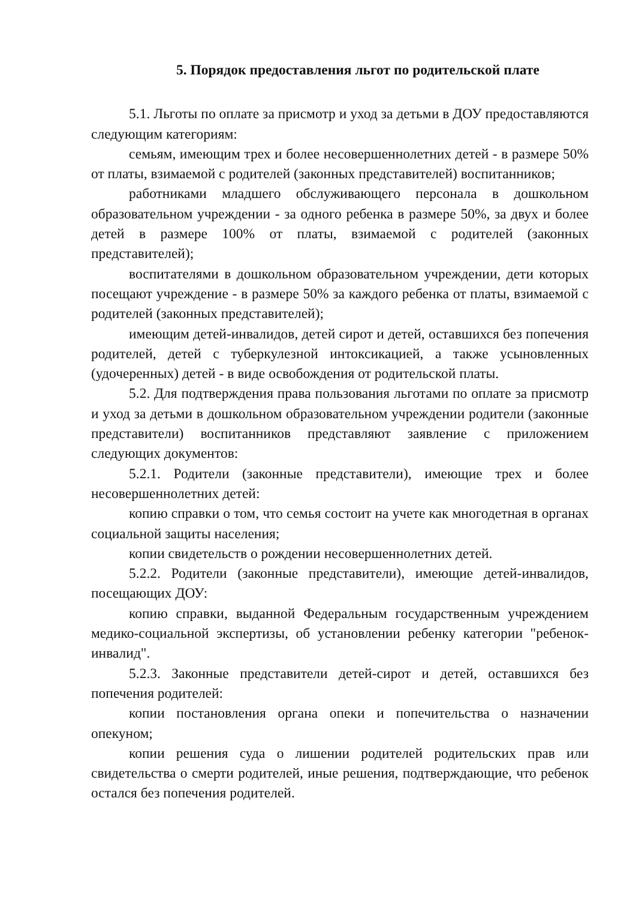5. Порядок предоставления льгот по родительской плате
5.1. Льготы по оплате за присмотр и уход за детьми в ДОУ предоставляются следующим категориям:
семьям, имеющим трех и более несовершеннолетних детей - в размере 50% от платы, взимаемой с родителей (законных представителей) воспитанников;
работниками младшего обслуживающего персонала в дошкольном образовательном учреждении - за одного ребенка в размере 50%, за двух и более детей в размере 100% от платы, взимаемой с родителей (законных представителей);
воспитателями в дошкольном образовательном учреждении, дети которых посещают учреждение - в размере 50% за каждого ребенка от платы, взимаемой с родителей (законных представителей);
имеющим детей-инвалидов, детей сирот и детей, оставшихся без попечения родителей, детей с туберкулезной интоксикацией, а также усыновленных (удочеренных) детей - в виде освобождения от родительской платы.
5.2. Для подтверждения права пользования льготами по оплате за присмотр и уход за детьми в дошкольном образовательном учреждении родители (законные представители) воспитанников представляют заявление с приложением следующих документов:
5.2.1. Родители (законные представители), имеющие трех и более несовершеннолетних детей:
копию справки о том, что семья состоит на учете как многодетная в органах социальной защиты населения;
копии свидетельств о рождении несовершеннолетних детей.
5.2.2. Родители (законные представители), имеющие детей-инвалидов, посещающих ДОУ:
копию справки, выданной Федеральным государственным учреждением медико-социальной экспертизы, об установлении ребенку категории "ребенок-инвалид".
5.2.3. Законные представители детей-сирот и детей, оставшихся без попечения родителей:
копии постановления органа опеки и попечительства о назначении опекуном;
копии решения суда о лишении родителей родительских прав или свидетельства о смерти родителей, иные решения, подтверждающие, что ребенок остался без попечения родителей.